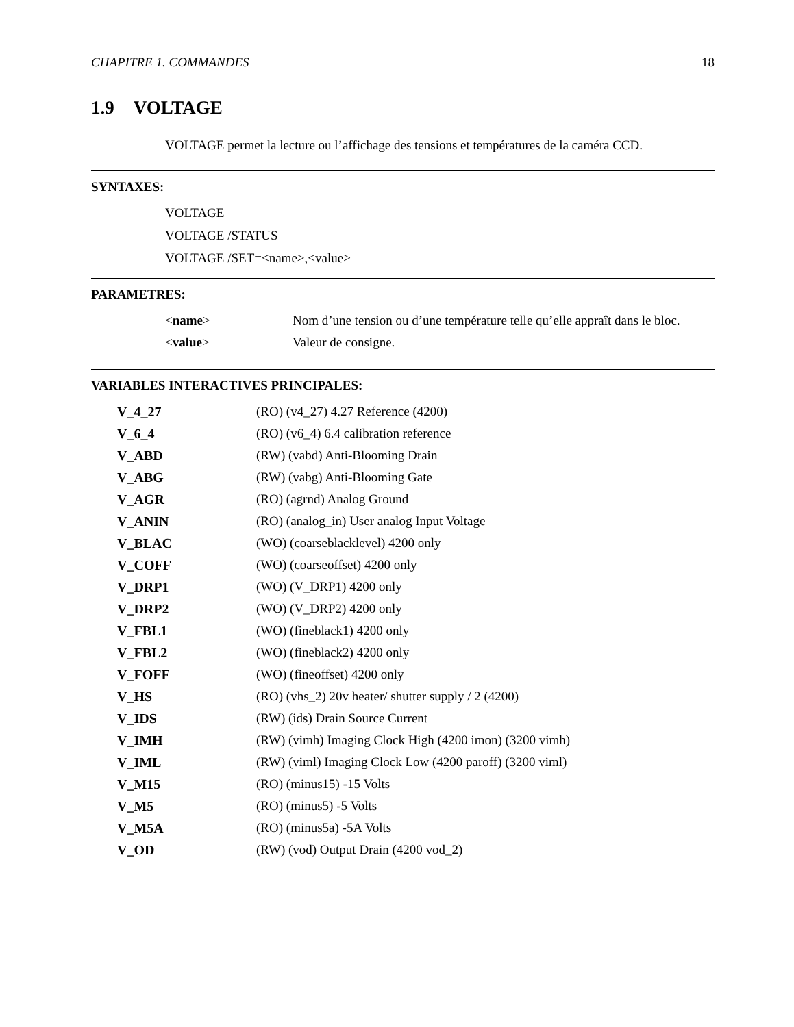CHAPITRE 1. COMMANDES 18
1.9 VOLTAGE
VOLTAGE permet la lecture ou l’affichage des tensions et températures de la caméra CCD.
SYNTAXES:
VOLTAGE
VOLTAGE /STATUS
VOLTAGE /SET=<name>,<value>
PARAMETRES:
| < name > | Nom d’une tension ou d’une température telle qu’elle appraît dans le bloc. |
| < value > | Valeur de consigne. |
VARIABLES INTERACTIVES PRINCIPALES:
| V_4_27 | (RO) (v4_27) 4.27 Reference (4200) |
| V_6_4 | (RO) (v6_4) 6.4 calibration reference |
| V_ABD | (RW) (vabd) Anti-Blooming Drain |
| V_ABG | (RW) (vabg) Anti-Blooming Gate |
| V_AGR | (RO) (agrnd) Analog Ground |
| V_ANIN | (RO) (analog_in) User analog Input Voltage |
| V_BLAC | (WO) (coarseblacklevel) 4200 only |
| V_COFF | (WO) (coarseoffset) 4200 only |
| V_DRP1 | (WO) (V_DRP1) 4200 only |
| V_DRP2 | (WO) (V_DRP2) 4200 only |
| V_FBL1 | (WO) (fineblack1) 4200 only |
| V_FBL2 | (WO) (fineblack2) 4200 only |
| V_FOFF | (WO) (fineoffset) 4200 only |
| V_HS | (RO) (vhs_2) 20v heater/ shutter supply / 2 (4200) |
| V_IDS | (RW) (ids) Drain Source Current |
| V_IMH | (RW) (vimh) Imaging Clock High (4200 imon) (3200 vimh) |
| V_IML | (RW) (viml) Imaging Clock Low (4200 paroff) (3200 viml) |
| V_M15 | (RO) (minus15) -15 Volts |
| V_M5 | (RO) (minus5) -5 Volts |
| V_M5A | (RO) (minus5a) -5A Volts |
| V_OD | (RW) (vod) Output Drain (4200 vod_2) |